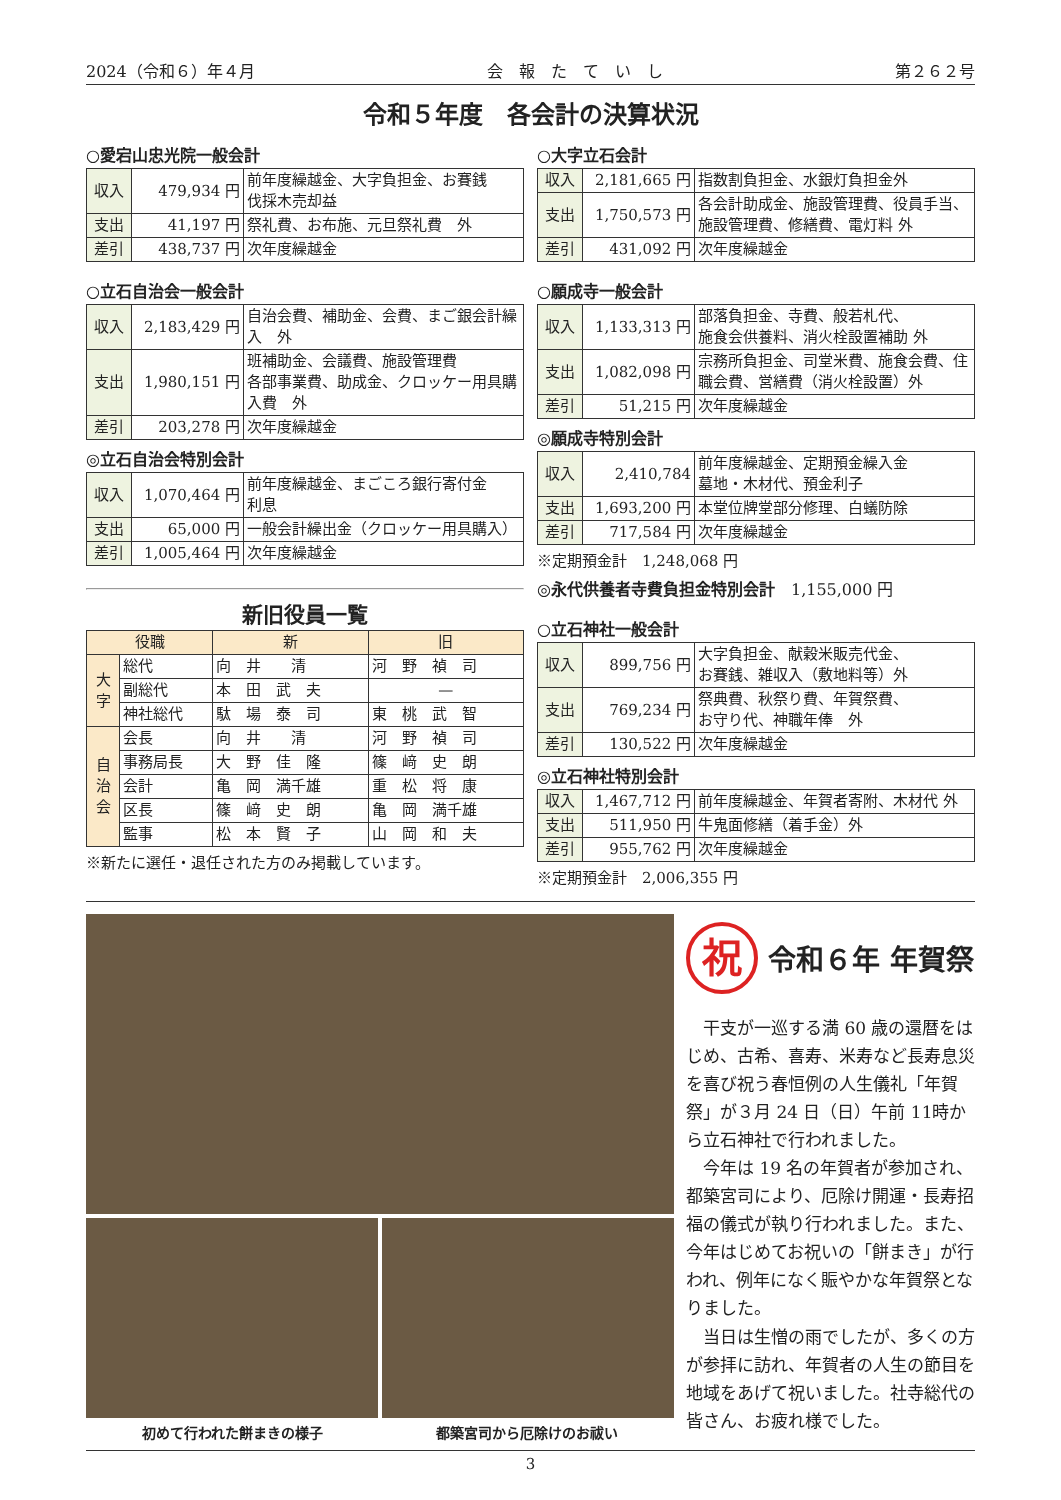2024（令和６）年４月 会　報　た　て　い　し 第２６２号
令和５年度　各会計の決算状況
○愛宕山忠光院一般会計
| 収入 | 479,934 円 | 前年度繰越金、大字負担金、お賽銭 伐採木売却益 |
| 支出 | 41,197 円 | 祭礼費、お布施、元旦祭礼費 外 |
| 差引 | 438,737 円 | 次年度繰越金 |
○立石自治会一般会計
| 収入 | 2,183,429 円 | 自治会費、補助金、会費、まご銀会計繰入 外 |
| 支出 | 1,980,151 円 | 班補助金、会議費、施設管理費 各部事業費、助成金、クロッケー用具購入費 外 |
| 差引 | 203,278 円 | 次年度繰越金 |
◎立石自治会特別会計
| 収入 | 1,070,464 円 | 前年度繰越金、まごころ銀行寄付金 利息 |
| 支出 | 65,000 円 | 一般会計繰出金（クロッケー用具購入） |
| 差引 | 1,005,464 円 | 次年度繰越金 |
新旧役員一覧
| 役職 | | 新 | 旧 |
| --- | --- | --- | --- |
| 大字 | 総代 | 向 井 清 | 河 野 禎 司 |
| | 副総代 | 本 田 武 夫 | — |
| | 神社総代 | 駄 場 泰 司 | 東 桃 武 智 |
| 自治会 | 会長 | 向 井 清 | 河 野 禎 司 |
| | 事務局長 | 大 野 佳 隆 | 篠 﨑 史 朗 |
| | 会計 | 亀 岡 満千雄 | 重 松 将 康 |
| | 区長 | 篠 﨑 史 朗 | 亀 岡 満千雄 |
| | 監事 | 松 本 賢 子 | 山 岡 和 夫 |
※新たに選任・退任された方のみ掲載しています。
○大字立石会計
| 収入 | 2,181,665 円 | 指数割負担金、水銀灯負担金外 |
| 支出 | 1,750,573 円 | 各会計助成金、施設管理費、役員手当、施設管理費、修繕費、電灯料 外 |
| 差引 | 431,092 円 | 次年度繰越金 |
○願成寺一般会計
| 収入 | 1,133,313 円 | 部落負担金、寺費、般若札代、 施食会供養料、消火栓設置補助 外 |
| 支出 | 1,082,098 円 | 宗務所負担金、司堂米費、施食会費、住職会費、営繕費（消火栓設置）外 |
| 差引 | 51,215 円 | 次年度繰越金 |
◎願成寺特別会計
| 収入 | 2,410,784 | 前年度繰越金、定期預金繰入金 墓地・木材代、預金利子 |
| 支出 | 1,693,200 円 | 本堂位牌堂部分修理、白蟻防除 |
| 差引 | 717,584 円 | 次年度繰越金 |
※定期預金計　1,248,068 円
◎永代供養者寺費負担金特別会計　1,155,000 円
○立石神社一般会計
| 収入 | 899,756 円 | 大字負担金、献穀米販売代金、 お賽銭、雑収入（敷地料等）外 |
| 支出 | 769,234 円 | 祭典費、秋祭り費、年賀祭費、 お守り代、神職年俸 外 |
| 差引 | 130,522 円 | 次年度繰越金 |
◎立石神社特別会計
| 収入 | 1,467,712 円 | 前年度繰越金、年賀者寄附、木材代 外 |
| 支出 | 511,950 円 | 牛鬼面修繕（着手金）外 |
| 差引 | 955,762 円 | 次年度繰越金 |
※定期預金計　2,006,355 円
初めて行われた餅まきの様子 都築宮司から厄除けのお祓い
祝令和６年 年賀祭
干支が一巡する満 60 歳の還暦をはじめ、古希、喜寿、米寿など長寿息災を喜び祝う春恒例の人生儀礼「年賀祭」が３月 24 日（日）午前 11時から立石神社で行われました。
今年は 19 名の年賀者が参加され、都築宮司により、厄除け開運・長寿招福の儀式が執り行われました。また、今年はじめてお祝いの「餅まき」が行われ、例年になく賑やかな年賀祭となりました。
当日は生憎の雨でしたが、多くの方が参拝に訪れ、年賀者の人生の節目を地域をあげて祝いました。社寺総代の皆さん、お疲れ様でした。
3